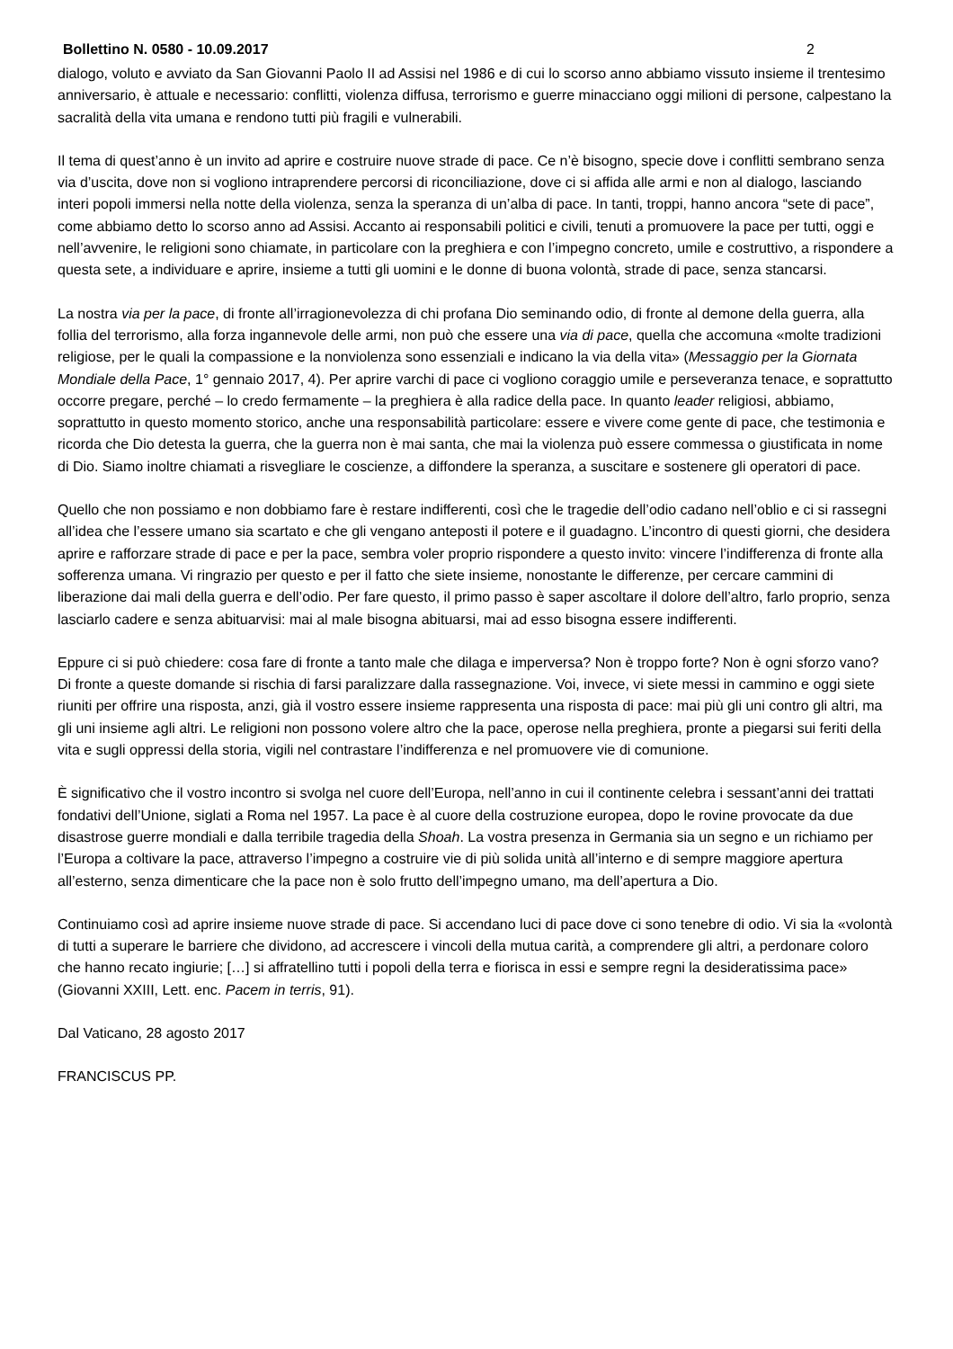Bollettino N. 0580 - 10.09.2017 2
dialogo, voluto e avviato da San Giovanni Paolo II ad Assisi nel 1986 e di cui lo scorso anno abbiamo vissuto insieme il trentesimo anniversario, è attuale e necessario: conflitti, violenza diffusa, terrorismo e guerre minacciano oggi milioni di persone, calpestano la sacralità della vita umana e rendono tutti più fragili e vulnerabili.
Il tema di quest’anno è un invito ad aprire e costruire nuove strade di pace. Ce n’è bisogno, specie dove i conflitti sembrano senza via d’uscita, dove non si vogliono intraprendere percorsi di riconciliazione, dove ci si affida alle armi e non al dialogo, lasciando interi popoli immersi nella notte della violenza, senza la speranza di un’alba di pace. In tanti, troppi, hanno ancora “sete di pace”, come abbiamo detto lo scorso anno ad Assisi. Accanto ai responsabili politici e civili, tenuti a promuovere la pace per tutti, oggi e nell’avvenire, le religioni sono chiamate, in particolare con la preghiera e con l’impegno concreto, umile e costruttivo, a rispondere a questa sete, a individuare e aprire, insieme a tutti gli uomini e le donne di buona volontà, strade di pace, senza stancarsi.
La nostra via per la pace, di fronte all’irragionevolezza di chi profana Dio seminando odio, di fronte al demone della guerra, alla follia del terrorismo, alla forza ingannevole delle armi, non può che essere una via di pace, quella che accomuna «molte tradizioni religiose, per le quali la compassione e la nonviolenza sono essenziali e indicano la via della vita» (Messaggio per la Giornata Mondiale della Pace, 1° gennaio 2017, 4). Per aprire varchi di pace ci vogliono coraggio umile e perseveranza tenace, e soprattutto occorre pregare, perché – lo credo fermamente – la preghiera è alla radice della pace. In quanto leader religiosi, abbiamo, soprattutto in questo momento storico, anche una responsabilità particolare: essere e vivere come gente di pace, che testimonia e ricorda che Dio detesta la guerra, che la guerra non è mai santa, che mai la violenza può essere commessa o giustificata in nome di Dio. Siamo inoltre chiamati a risvegliare le coscienze, a diffondere la speranza, a suscitare e sostenere gli operatori di pace.
Quello che non possiamo e non dobbiamo fare è restare indifferenti, così che le tragedie dell’odio cadano nell’oblio e ci si rassegni all’idea che l’essere umano sia scartato e che gli vengano anteposti il potere e il guadagno. L’incontro di questi giorni, che desidera aprire e rafforzare strade di pace e per la pace, sembra voler proprio rispondere a questo invito: vincere l’indifferenza di fronte alla sofferenza umana. Vi ringrazio per questo e per il fatto che siete insieme, nonostante le differenze, per cercare cammini di liberazione dai mali della guerra e dell’odio. Per fare questo, il primo passo è saper ascoltare il dolore dell’altro, farlo proprio, senza lasciarlo cadere e senza abituarvisi: mai al male bisogna abituarsi, mai ad esso bisogna essere indifferenti.
Eppure ci si può chiedere: cosa fare di fronte a tanto male che dilaga e imperversa? Non è troppo forte? Non è ogni sforzo vano? Di fronte a queste domande si rischia di farsi paralizzare dalla rassegnazione. Voi, invece, vi siete messi in cammino e oggi siete riuniti per offrire una risposta, anzi, già il vostro essere insieme rappresenta una risposta di pace: mai più gli uni contro gli altri, ma gli uni insieme agli altri. Le religioni non possono volere altro che la pace, operose nella preghiera, pronte a piegarsi sui feriti della vita e sugli oppressi della storia, vigili nel contrastare l’indifferenza e nel promuovere vie di comunione.
È significativo che il vostro incontro si svolga nel cuore dell’Europa, nell’anno in cui il continente celebra i sessant’anni dei trattati fondativi dell’Unione, siglati a Roma nel 1957. La pace è al cuore della costruzione europea, dopo le rovine provocate da due disastrose guerre mondiali e dalla terribile tragedia della Shoah. La vostra presenza in Germania sia un segno e un richiamo per l’Europa a coltivare la pace, attraverso l’impegno a costruire vie di più solida unità all’interno e di sempre maggiore apertura all’esterno, senza dimenticare che la pace non è solo frutto dell’impegno umano, ma dell’apertura a Dio.
Continuiamo così ad aprire insieme nuove strade di pace. Si accendano luci di pace dove ci sono tenebre di odio. Vi sia la «volontà di tutti a superare le barriere che dividono, ad accrescere i vincoli della mutua carità, a comprendere gli altri, a perdonare coloro che hanno recato ingiurie; […] si affratellino tutti i popoli della terra e fiorisca in essi e sempre regni la desideratissima pace» (Giovanni XXIII, Lett. enc. Pacem in terris, 91).
Dal Vaticano, 28 agosto 2017
FRANCISCUS PP.